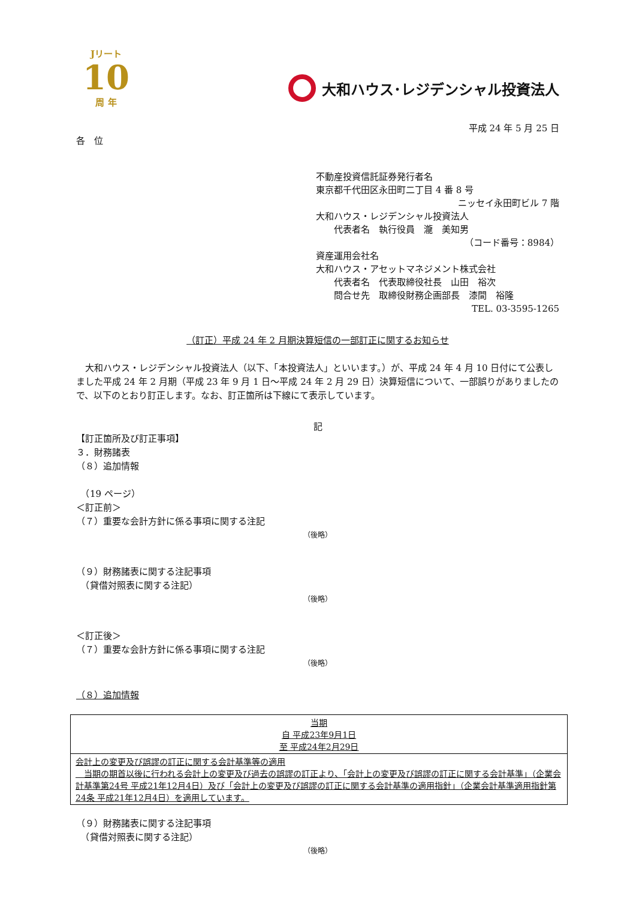Jリート
10
周 年
大和ハウス･レジデンシャル投資法人
平成 24 年 5 月 25 日
各　位
不動産投資信託証券発行者名
東京都千代田区永田町二丁目 4 番 8 号
ニッセイ永田町ビル 7 階
大和ハウス・レジデンシャル投資法人
　　代表者名　執行役員　瀧　美知男
（コード番号：8984）
資産運用会社名
大和ハウス・アセットマネジメント株式会社
　　代表者名　代表取締役社長　山田　裕次
　　問合せ先　取締役財務企画部長　漆間　裕隆
TEL. 03-3595-1265
（訂正）平成 24 年 2 月期決算短信の一部訂正に関するお知らせ
　大和ハウス・レジデンシャル投資法人（以下、「本投資法人」といいます。）が、平成 24 年 4 月 10 日付にて公表しました平成 24 年 2 月期（平成 23 年 9 月 1 日～平成 24 年 2 月 29 日）決算短信について、一部誤りがありましたので、以下のとおり訂正します。なお、訂正箇所は下線にて表示しています。
記
【訂正箇所及び訂正事項】
３．財務諸表
（８）追加情報
　（19 ページ）
＜訂正前＞
（７）重要な会計方針に係る事項に関する注記
（後略）
（９）財務諸表に関する注記事項
　（貸借対照表に関する注記）
（後略）
＜訂正後＞
（７）重要な会計方針に係る事項に関する注記
（後略）
（８）追加情報
| 当期 自 平成23年9月1日 至 平成24年2月29日 |
| 会計上の変更及び誤謬の訂正に関する会計基準等の適用 当期の期首以後に行われる会計上の変更及び過去の誤謬の訂正より、「会計上の変更及び誤謬の訂正に関する会計基準」（企業会計基準第24号 平成21年12月4日）及び「会計上の変更及び誤謬の訂正に関する会計基準の適用指針」（企業会計基準適用指針第24条 平成21年12月4日）を適用しています。 |
（９）財務諸表に関する注記事項
　（貸借対照表に関する注記）
（後略）